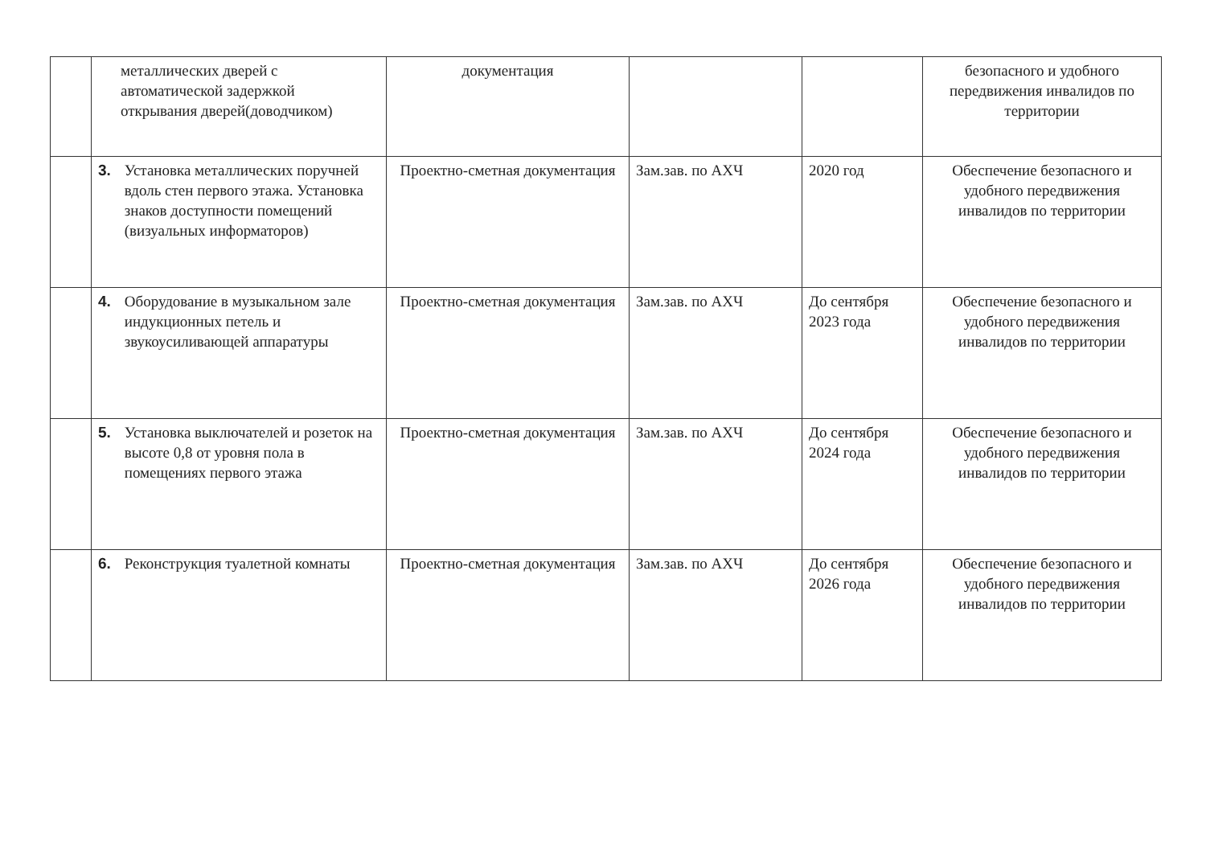| | металлических дверей с автоматической задержкой открывания дверей(доводчиком) | документация | | | безопасного и удобного передвижения инвалидов по территории |
| | 3. Установка металлических поручней вдоль стен первого этажа. Установка знаков доступности помещений (визуальных информаторов) | Проектно-сметная документация | Зам.зав. по АХЧ | 2020 год | Обеспечение безопасного и удобного передвижения инвалидов по территории |
| | 4. Оборудование в музыкальном зале индукционных петель и звукоусиливающей аппаратуры | Проектно-сметная документация | Зам.зав. по АХЧ | До сентября 2023 года | Обеспечение безопасного и удобного передвижения инвалидов по территории |
| | 5. Установка выключателей и розеток на высоте 0,8 от уровня пола в помещениях первого этажа | Проектно-сметная документация | Зам.зав. по АХЧ | До сентября 2024 года | Обеспечение безопасного и удобного передвижения инвалидов по территории |
| | 6. Реконструкция туалетной комнаты | Проектно-сметная документация | Зам.зав. по АХЧ | До сентября 2026 года | Обеспечение безопасного и удобного передвижения инвалидов по территории |